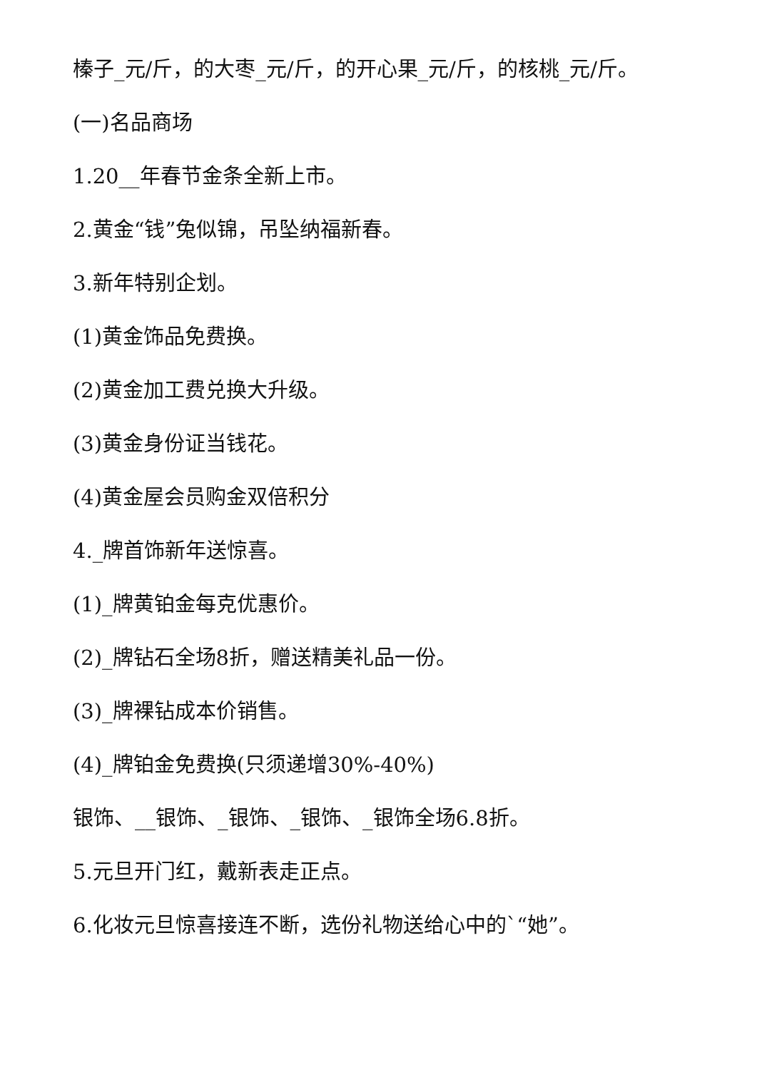榛子_元/斤，的大枣_元/斤，的开心果_元/斤，的核桃_元/斤。
(一)名品商场
1.20__年春节金条全新上市。
2.黄金“钱”兔似锦，吊坠纳福新春。
3.新年特别企划。
(1)黄金饰品免费换。
(2)黄金加工费兑换大升级。
(3)黄金身份证当钱花。
(4)黄金屋会员购金双倍积分
4._牌首饰新年送惊喜。
(1)_牌黄铂金每克优惠价。
(2)_牌钻石全场8折，赠送精美礼品一份。
(3)_牌裸钻成本价销售。
(4)_牌铂金免费换(只须递增30%-40%)
银饰、__银饰、_银饰、_银饰、_银饰全场6.8折。
5.元旦开门红，戴新表走正点。
6.化妆元旦惊喜接连不断，选份礼物送给心中的`“她”。